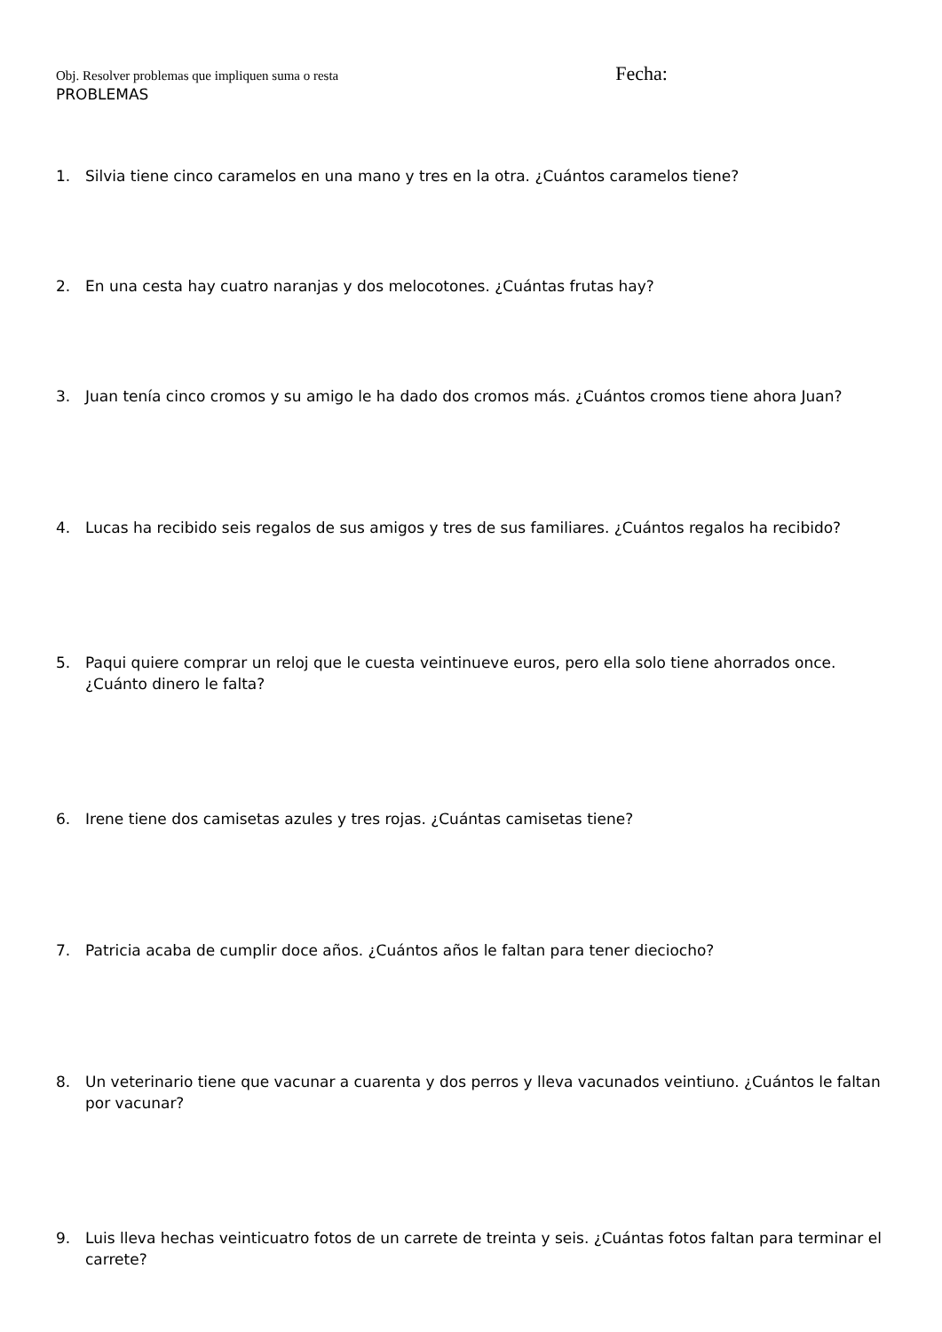Obj. Resolver problemas que impliquen suma o resta Fecha:
PROBLEMAS
1. Silvia tiene cinco caramelos en una mano y tres en la otra. ¿Cuántos caramelos tiene?
2. En una cesta hay cuatro naranjas y dos melocotones. ¿Cuántas frutas hay?
3. Juan tenía cinco cromos y su amigo le ha dado dos cromos más. ¿Cuántos cromos tiene ahora Juan?
4. Lucas ha recibido seis regalos de sus amigos y tres de sus familiares. ¿Cuántos regalos ha recibido?
5. Paqui quiere comprar un reloj que le cuesta veintinueve euros, pero ella solo tiene ahorrados once. ¿Cuánto dinero le falta?
6. Irene tiene dos camisetas azules y tres rojas. ¿Cuántas camisetas tiene?
7. Patricia acaba de cumplir doce años. ¿Cuántos años le faltan para tener dieciocho?
8. Un veterinario tiene que vacunar a cuarenta y dos perros y lleva vacunados veintiuno. ¿Cuántos le faltan por vacunar?
9. Luis lleva hechas veinticuatro fotos de un carrete de treinta y seis. ¿Cuántas fotos faltan para terminar el carrete?